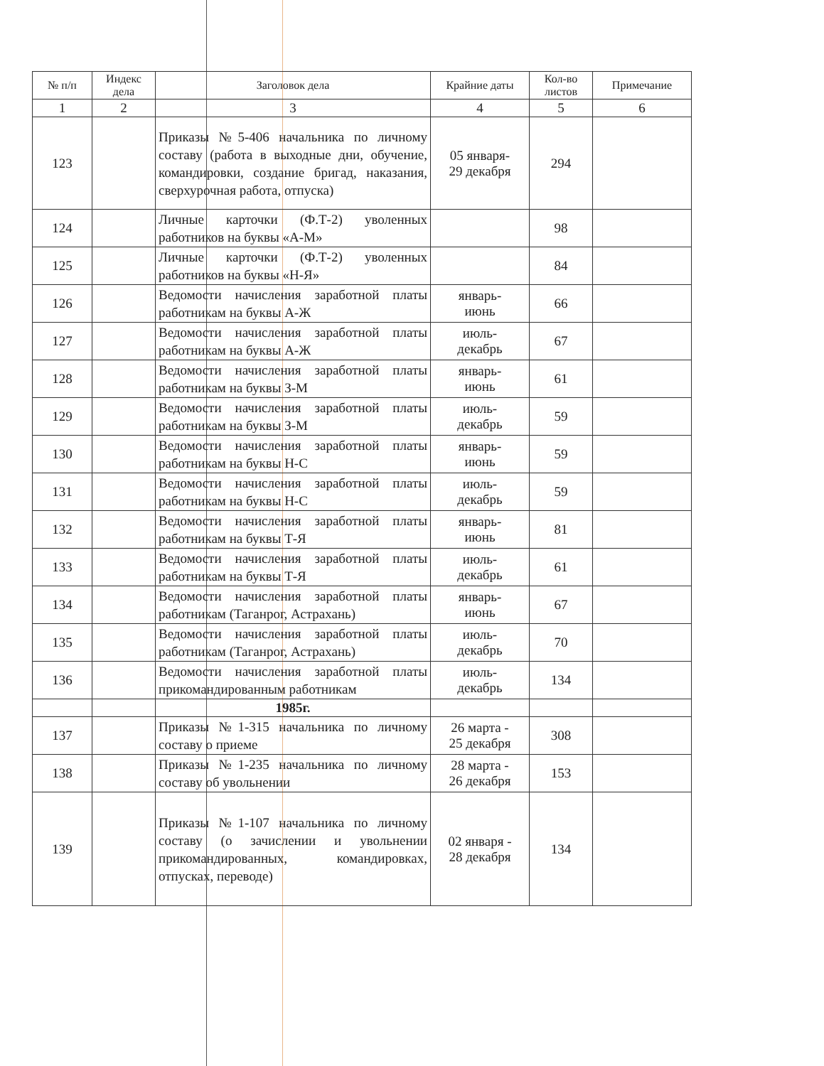| № п/п | Индекс дела | Заголовок дела | Крайние даты | Кол-во листов | Примечание |
| --- | --- | --- | --- | --- | --- |
| 1 | 2 | 3 | 4 | 5 | 6 |
| 123 | | Приказы №5-406 начальника по личному составу (работа в выходные дни, обучение, командировки, создание бригад, наказания, сверхурочная работа, отпуска) | 05 января- 29 декабря | 294 | |
| 124 | | Личные карточки (Ф.Т-2) уволенных работников на буквы «А-М» | | 98 | |
| 125 | | Личные карточки (Ф.Т-2) уволенных работников на буквы «Н-Я» | | 84 | |
| 126 | | Ведомости начисления заработной платы работникам на буквы А-Ж | январь- июнь | 66 | |
| 127 | | Ведомости начисления заработной платы работникам на буквы А-Ж | июль- декабрь | 67 | |
| 128 | | Ведомости начисления заработной платы работникам на буквы З-М | январь- июнь | 61 | |
| 129 | | Ведомости начисления заработной платы работникам на буквы З-М | июль- декабрь | 59 | |
| 130 | | Ведомости начисления заработной платы работникам на буквы Н-С | январь- июнь | 59 | |
| 131 | | Ведомости начисления заработной платы работникам на буквы Н-С | июль- декабрь | 59 | |
| 132 | | Ведомости начисления заработной платы работникам на буквы Т-Я | январь- июнь | 81 | |
| 133 | | Ведомости начисления заработной платы работникам на буквы Т-Я | июль- декабрь | 61 | |
| 134 | | Ведомости начисления заработной платы работникам (Таганрог, Астрахань) | январь- июнь | 67 | |
| 135 | | Ведомости начисления заработной платы работникам (Таганрог, Астрахань) | июль- декабрь | 70 | |
| 136 | | Ведомости начисления заработной платы прикомандированным работникам | июль- декабрь | 134 | |
| | | 1985г. | | | |
| 137 | | Приказы №1-315 начальника по личному составу о приеме | 26 марта - 25 декабря | 308 | |
| 138 | | Приказы №1-235 начальника по личному составу об увольнении | 28 марта - 26 декабря | 153 | |
| 139 | | Приказы №1-107 начальника по личному составу (о зачислении и увольнении прикомандированных, командировках, отпусках, переводе) | 02 января - 28 декабря | 134 | |